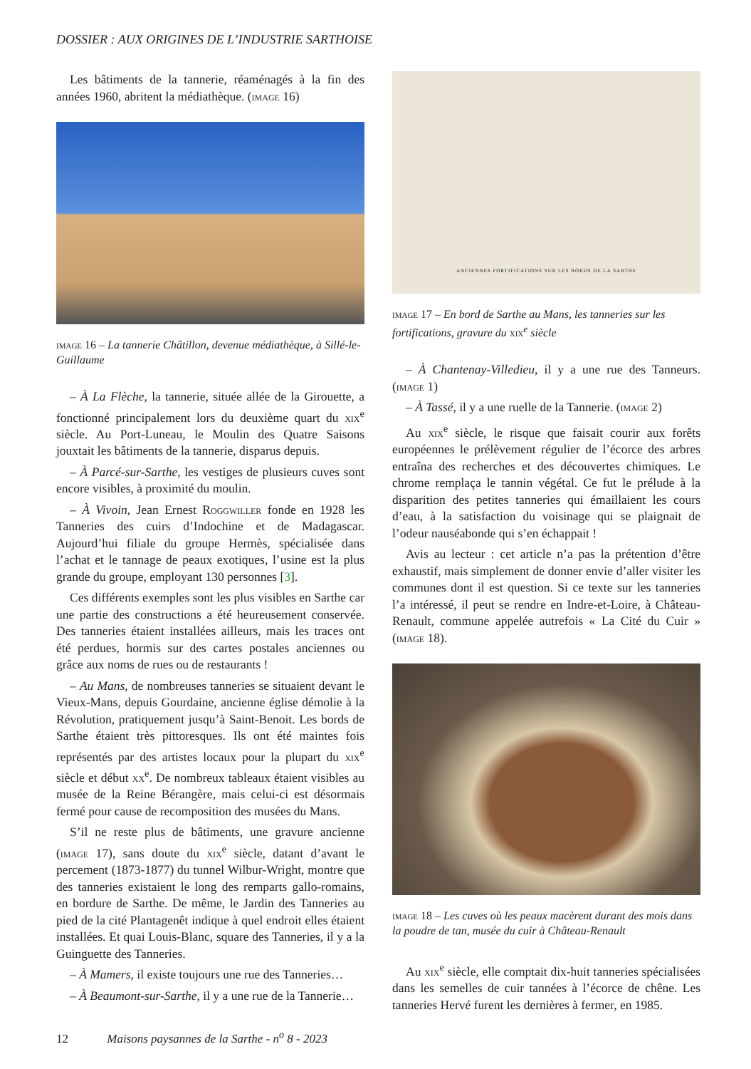DOSSIER : AUX ORIGINES DE L’INDUSTRIE SARTHOISE
Les bâtiments de la tannerie, réaménagés à la fin des années 1960, abritent la médiathèque. (image 16)
image 16 – La tannerie Châtillon, devenue médiathèque, à Sillé-le-Guillaume
– À La Flèche, la tannerie, située allée de la Girouette, a fonctionné principalement lors du deuxième quart du xix<sup>e</sup> siècle. Au Port-Luneau, le Moulin des Quatre Saisons jouxtait les bâtiments de la tannerie, disparus depuis.
– À Parcé-sur-Sarthe, les vestiges de plusieurs cuves sont encore visibles, à proximité du moulin.
– À Vivoin, Jean Ernest Roggwiller fonde en 1928 les Tanneries des cuirs d’Indochine et de Madagascar. Aujourd’hui filiale du groupe Hermès, spécialisée dans l’achat et le tannage de peaux exotiques, l’usine est la plus grande du groupe, employant 130 personnes [3].
Ces différents exemples sont les plus visibles en Sarthe car une partie des constructions a été heureusement conservée. Des tanneries étaient installées ailleurs, mais les traces ont été perdues, hormis sur des cartes postales anciennes ou grâce aux noms de rues ou de restaurants !
– Au Mans, de nombreuses tanneries se situaient devant le Vieux-Mans, depuis Gourdaine, ancienne église démolie à la Révolution, pratiquement jusqu’à Saint-Benoit. Les bords de Sarthe étaient très pittoresques. Ils ont été maintes fois représentés par des artistes locaux pour la plupart du xix<sup>e</sup> siècle et début xx<sup>e</sup>. De nombreux tableaux étaient visibles au musée de la Reine Bérangère, mais celui-ci est désormais fermé pour cause de recomposition des musées du Mans.
S’il ne reste plus de bâtiments, une gravure ancienne (image 17), sans doute du xix<sup>e</sup> siècle, datant d’avant le percement (1873-1877) du tunnel Wilbur-Wright, montre que des tanneries existaient le long des remparts gallo-romains, en bordure de Sarthe. De même, le Jardin des Tanneries au pied de la cité Plantagenêt indique à quel endroit elles étaient installées. Et quai Louis-Blanc, square des Tanneries, il y a la Guinguette des Tanneries.
– À Mamers, il existe toujours une rue des Tanneries…
– À Beaumont-sur-Sarthe, il y a une rue de la Tannerie…
ANCIENNES FORTIFICATIONS SUR LES BORDS DE LA SARTHE
image 17 – En bord de Sarthe au Mans, les tanneries sur les fortifications, gravure du xix<sup>e</sup> siècle
– À Chantenay-Villedieu, il y a une rue des Tanneurs. (image 1)
– À Tassé, il y a une ruelle de la Tannerie. (image 2)
Au xix<sup>e</sup> siècle, le risque que faisait courir aux forêts européennes le prélèvement régulier de l’écorce des arbres entraîna des recherches et des découvertes chimiques. Le chrome remplaça le tannin végétal. Ce fut le prélude à la disparition des petites tanneries qui émaillaient les cours d’eau, à la satisfaction du voisinage qui se plaignait de l’odeur nauséabonde qui s’en échappait !
Avis au lecteur : cet article n’a pas la prétention d’être exhaustif, mais simplement de donner envie d’aller visiter les communes dont il est question. Si ce texte sur les tanneries l’a intéressé, il peut se rendre en Indre-et-Loire, à Château-Renault, commune appelée autrefois « La Cité du Cuir » (image 18).
image 18 – Les cuves où les peaux macèrent durant des mois dans la poudre de tan, musée du cuir à Château-Renault
Au xix<sup>e</sup> siècle, elle comptait dix-huit tanneries spécialisées dans les semelles de cuir tannées à l’écorce de chêne. Les tanneries Hervé furent les dernières à fermer, en 1985.
12 Maisons paysannes de la Sarthe - n<sup>o</sup> 8 - 2023